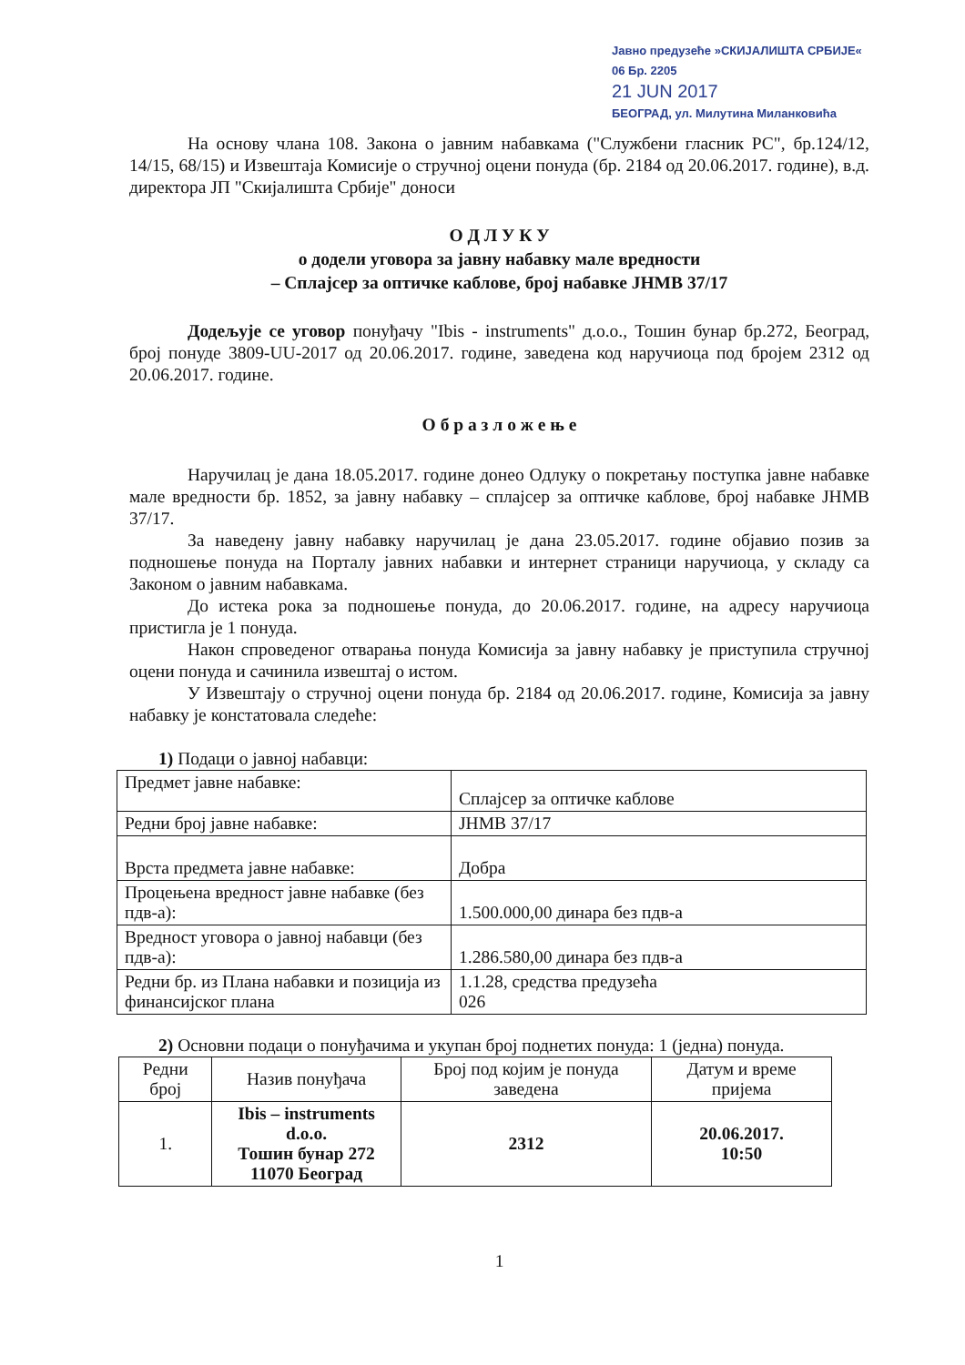Јавно предузеће »СКИЈАЛИШТА СРБИЈЕ«
06 Бр. 2205
21 JUN 2017
БЕОГРАД, ул. Милутина Миланковића
На основу члана 108. Закона о јавним набавкама ("Службени гласник РС", бр.124/12, 14/15, 68/15) и Извештаја Комисије о стручној оцени понуда (бр. 2184 од 20.06.2017. године), в.д. директора ЈП "Скијалишта Србије" доноси
О Д Л У К У
о додели уговора за јавну набавку мале вредности
– Сплајсер за оптичке каблове, број набавке ЈНМВ 37/17
Додељује се уговор понуђачу "Ibis - instruments" д.о.о., Тошин бунар бр.272, Београд, број понуде 3809-UU-2017 од 20.06.2017. године, заведена код наручиоца под бројем 2312 од 20.06.2017. године.
О б р а з л о ж е њ е
Наручилац је дана 18.05.2017. године донео Одлуку о покретању поступка јавне набавке мале вредности бр. 1852, за јавну набавку – сплајсер за оптичке каблове, број набавке ЈНМВ 37/17.
За наведену јавну набавку наручилац је дана 23.05.2017. године објавио позив за подношење понуда на Порталу јавних набавки и интернет страници наручиоца, у складу са Законом о јавним набавкама.
До истека рока за подношење понуда, до 20.06.2017. године, на адресу наручиоца пристигла је 1 понуда.
Након спроведеног отварања понуда Комисија за јавну набавку је приступила стручној оцени понуда и сачинила извештај о истом.
У Извештају о стручној оцени понуда бр. 2184 од 20.06.2017. године, Комисија за јавну набавку је констатовала следеће:
1) Подаци о јавној набавци:
| Предмет јавне набавке: | Сплајсер за оптичке каблове |
| Редни број јавне набавке: | ЈНМВ 37/17 |
| Врста предмета јавне набавке: | Добра |
| Процењена вредност јавне набавке (без пдв-а): | 1.500.000,00 динара без пдв-а |
| Вредност уговора о јавној набавци (без пдв-а): | 1.286.580,00 динара без пдв-а |
| Редни бр. из Плана набавки и позиција из финансијског плана | 1.1.28, средства предузећа 026 |
2) Основни подаци о понуђачима и укупан број поднетих понуда: 1 (једна) понуда.
| Редни број | Назив понуђача | Број под којим је понуда заведена | Датум и време пријема |
| --- | --- | --- | --- |
| 1. | Ibis – instruments d.o.o. Тошин бунар 272 11070 Београд | 2312 | 20.06.2017. 10:50 |
1